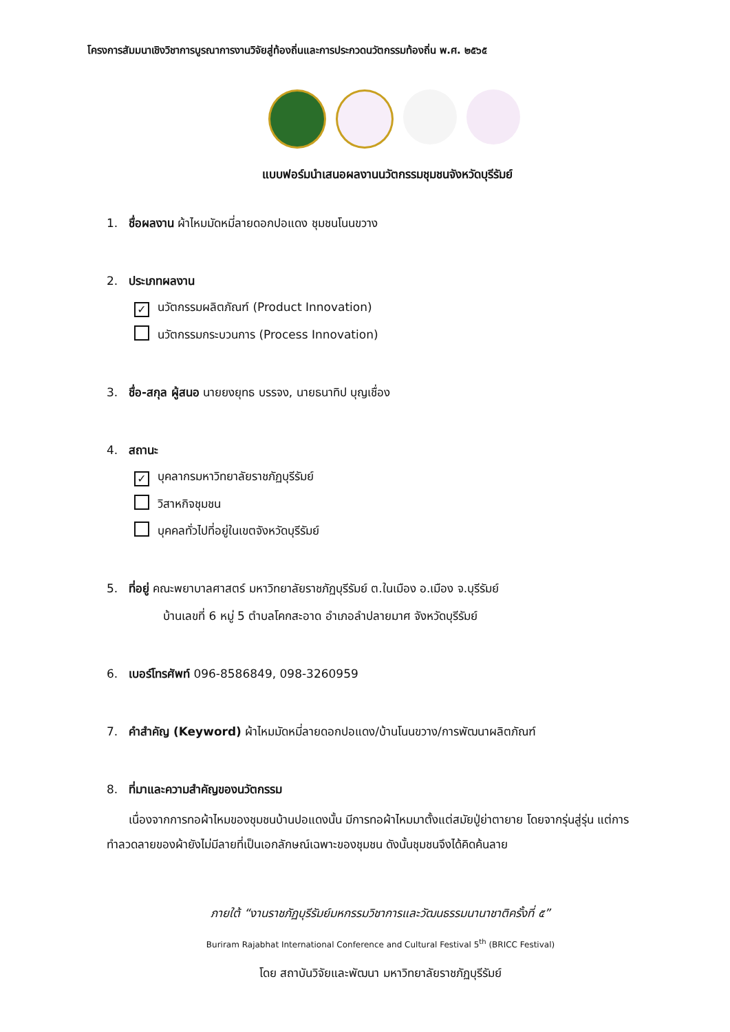โครงการสัมมนาเชิงวิชาการบูรณาการงานวิจัยสู่ท้องถิ่นและการประกวดนวัตกรรมท้องถิ่น พ.ศ. ๒๕๖๕
แบบฟอร์มนำเสนอผลงานนวัตกรรมชุมชนจังหวัดบุรีรัมย์
1. ชื่อผลงาน ผ้าไหมมัดหมี่ลายดอกปอแดง ชุมชนโนนขวาง
2. ประเภทผลงาน
✓ นวัตกรรมผลิตภัณฑ์ (Product Innovation)
นวัตกรรมกระบวนการ (Process Innovation)
3. ชื่อ-สกุล ผู้สนอ นายยงยุทธ บรรจง, นายธนาทิป บุญเชื่อง
4. สถานะ
✓ บุคลากรมหาวิทยาลัยราชภัฏบุรีรัมย์
วิสาหกิจชุมชน
บุคคลทั่วไปที่อยู่ในเขตจังหวัดบุรีรัมย์
5. ที่อยู่ คณะพยาบาลศาสตร์ มหาวิทยาลัยราชภัฏบุรีรัมย์ ต.ในเมือง อ.เมือง จ.บุรีรัมย์
บ้านเลขที่ 6 หมู่ 5 ตำบลโคกสะอาด อำเภอลำปลายมาศ จังหวัดบุรีรัมย์
6. เบอร์โทรศัพท์ 096-8586849, 098-3260959
7. คำสำคัญ (Keyword) ผ้าไหมมัดหมี่ลายดอกปอแดง/บ้านโนนขวาง/การพัฒนาผลิตภัณฑ์
8. ที่มาและความสำคัญของนวัตกรรม
เนื่องจากการทอผ้าไหมของชุมชนบ้านปอแดงนั้น มีการทอผ้าไหมมาตั้งแต่สมัยปู่ย่าตายาย โดยจากรุ่นสู่รุ่น แต่การทำลวดลายของผ้ายังไม่มีลายที่เป็นเอกลักษณ์เฉพาะของชุมชน ดังนั้นชุมชนจึงได้คิดค้นลาย
ภายใต้ “งานราชภัฏบุรีรัมย์มหกรรมวิชาการและวัฒนธรรมนานาชาติครั้งที่ ๕”
Buriram Rajabhat International Conference and Cultural Festival 5<sup>th</sup> (BRICC Festival)
โดย สถาบันวิจัยและพัฒนา มหาวิทยาลัยราชภัฏบุรีรัมย์